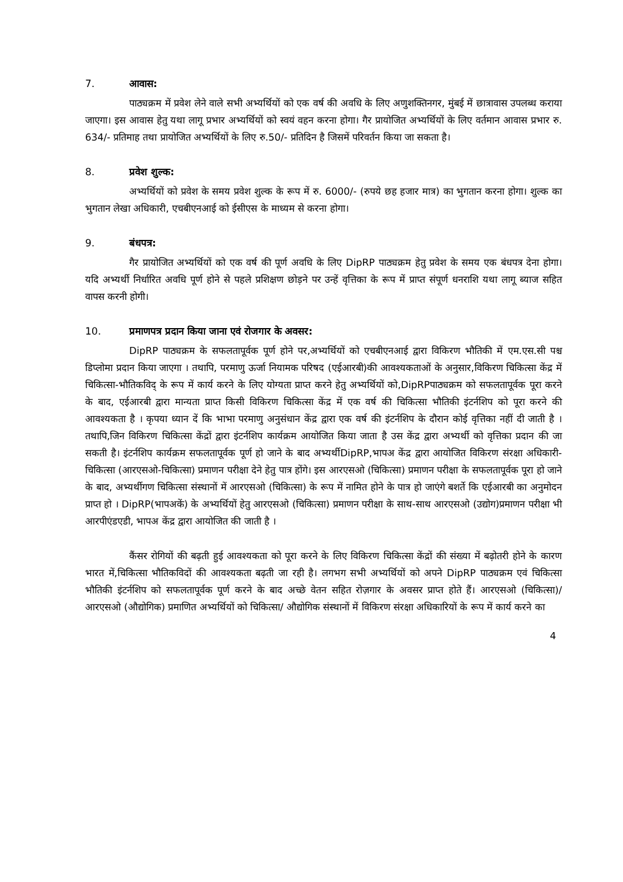7. आवास:
पाठ्यक्रम में प्रवेश लेने वाले सभी अभ्यर्थियों को एक वर्ष की अवधि के लिए अणुशक्तिनगर, मुंबई में छात्रावास उपलब्ध कराया जाएगा। इस आवास हेतु यथा लागू प्रभार अभ्यर्थियों को स्वयं वहन करना होगा। गैर प्रायोजित अभ्यर्थियों के लिए वर्तमान आवास प्रभार रु. 634/- प्रतिमाह तथा प्रायोजित अभ्यर्थियों के लिए रु.50/- प्रतिदिन है जिसमें परिवर्तन किया जा सकता है।
8. प्रवेश शुल्क:
अभ्यर्थियों को प्रवेश के समय प्रवेश शुल्क के रूप में रु. 6000/- (रुपये छह हजार मात्र) का भुगतान करना होगा। शुल्क का भुगतान लेखा अधिकारी, एचबीएनआई को ईसीएस के माध्यम से करना होगा।
9. बंधपत्र:
गैर प्रायोजित अभ्यर्थियों को एक वर्ष की पूर्ण अवधि के लिए DipRP पाठ्यक्रम हेतु प्रवेश के समय एक बंधपत्र देना होगा। यदि अभ्यर्थी निर्धारित अवधि पूर्ण होने से पहले प्रशिक्षण छोड़ने पर उन्हें वृत्तिका के रूप में प्राप्त संपूर्ण धनराशि यथा लागू ब्याज सहित वापस करनी होगी।
10. प्रमाणपत्र प्रदान किया जाना एवं रोजगार के अवसर:
DipRP पाठ्यक्रम के सफलतापूर्वक पूर्ण होने पर,अभ्यर्थियों को एचबीएनआई द्वारा विकिरण भौतिकी में एम.एस.सी पश्च डिप्लोमा प्रदान किया जाएगा । तथापि, परमाणु ऊर्जा नियामक परिषद (एईआरबी)की आवश्यकताओं के अनुसार,विकिरण चिकित्सा केंद्र में चिकित्सा-भौतिकविद् के रूप में कार्य करने के लिए योग्यता प्राप्त करने हेतु अभ्यर्थियों को,DipRPपाठ्यक्रम को सफलतापूर्वक पूरा करने के बाद, एईआरबी द्वारा मान्यता प्राप्त किसी विकिरण चिकित्सा केंद्र में एक वर्ष की चिकित्सा भौतिकी इंटर्नशिप को पूरा करने की आवश्यकता है । कृपया ध्यान दें कि भाभा परमाणु अनुसंधान केंद्र द्वारा एक वर्ष की इंटर्नशिप के दौरान कोई वृत्तिका नहीं दी जाती है । तथापि,जिन विकिरण चिकित्सा केंद्रों द्वारा इंटर्नशिप कार्यक्रम आयोजित किया जाता है उस केंद्र द्वारा अभ्यर्थी को वृत्तिका प्रदान की जा सकती है। इंटर्नशिप कार्यक्रम सफलतापूर्वक पूर्ण हो जाने के बाद अभ्यर्थीDipRP,भापअ केंद्र द्वारा आयोजित विकिरण संरक्षा अधिकारी-चिकित्सा (आरएसओ-चिकित्सा) प्रमाणन परीक्षा देने हेतु पात्र होंगे। इस आरएसओ (चिकित्सा) प्रमाणन परीक्षा के सफलतापूर्वक पूरा हो जाने के बाद, अभ्यर्थीगण चिकित्सा संस्थानों में आरएसओ (चिकित्सा) के रूप में नामित होने के पात्र हो जाएंगे बशर्ते कि एईआरबी का अनुमोदन प्राप्त हो । DipRP(भापअकें) के अभ्यर्थियों हेतु आरएसओ (चिकित्सा) प्रमाणन परीक्षा के साथ-साथ आरएसओ (उद्योग)प्रमाणन परीक्षा भी आरपीएंडएडी, भापअ केंद्र द्वारा आयोजित की जाती है ।
कैंसर रोगियों की बढ़ती हुई आवश्यकता को पूरा करने के लिए विकिरण चिकित्सा केंद्रों की संख्या में बढ़ोतरी होने के कारण भारत में,चिकित्सा भौतिकविदों की आवश्यकता बढ़ती जा रही है। लगभग सभी अभ्यर्थियों को अपने DipRP पाठ्यक्रम एवं चिकित्सा भौतिकी इंटर्नशिप को सफलतापूर्वक पूर्ण करने के बाद अच्छे वेतन सहित रोज़गार के अवसर प्राप्त होते हैं। आरएसओ (चिकित्सा)/आरएसओ (औद्योगिक) प्रमाणित अभ्यर्थियों को चिकित्सा/ औद्योगिक संस्थानों में विकिरण संरक्षा अधिकारियों के रूप में कार्य करने का
4